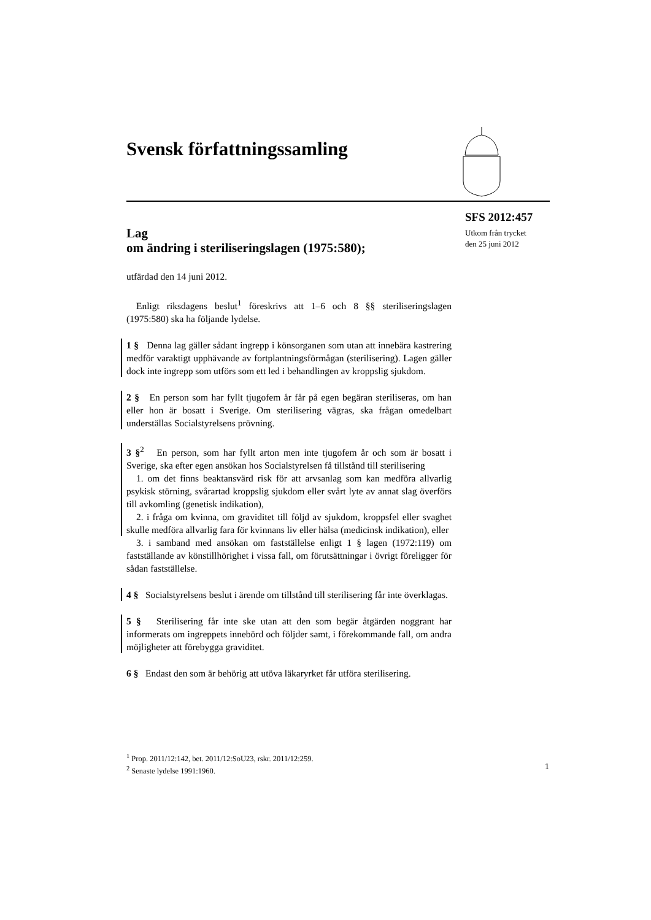Svensk författningssamling
SFS 2012:457
Utkom från trycket
den 25 juni 2012
Lag
om ändring i steriliseringslagen (1975:580);
utfärdad den 14 juni 2012.
Enligt riksdagens beslut<sup>1</sup> föreskrivs att 1–6 och 8 §§ steriliseringslagen (1975:580) ska ha följande lydelse.
1 § Denna lag gäller sådant ingrepp i könsorganen som utan att innebära kastrering medför varaktigt upphävande av fortplantningsförmågan (sterilisering). Lagen gäller dock inte ingrepp som utförs som ett led i behandlingen av kroppslig sjukdom.
2 § En person som har fyllt tjugofem år får på egen begäran steriliseras, om han eller hon är bosatt i Sverige. Om sterilisering vägras, ska frågan omedelbart underställas Socialstyrelsens prövning.
3 §<sup>2</sup> En person, som har fyllt arton men inte tjugofem år och som är bosatt i Sverige, ska efter egen ansökan hos Socialstyrelsen få tillstånd till sterilisering
1. om det finns beaktansvärd risk för att arvsanlag som kan medföra allvarlig psykisk störning, svårartad kroppslig sjukdom eller svårt lyte av annat slag överförs till avkomling (genetisk indikation),
2. i fråga om kvinna, om graviditet till följd av sjukdom, kroppsfel eller svaghet skulle medföra allvarlig fara för kvinnans liv eller hälsa (medicinsk indikation), eller
3. i samband med ansökan om fastställelse enligt 1 § lagen (1972:119) om fastställande av könstillhörighet i vissa fall, om förutsättningar i övrigt föreligger för sådan fastställelse.
4 § Socialstyrelsens beslut i ärende om tillstånd till sterilisering får inte överklagas.
5 § Sterilisering får inte ske utan att den som begär åtgärden noggrant har informerats om ingreppets innebörd och följder samt, i förekommande fall, om andra möjligheter att förebygga graviditet.
6 § Endast den som är behörig att utöva läkaryrket får utföra sterilisering.
<sup>1</sup> Prop. 2011/12:142, bet. 2011/12:SoU23, rskr. 2011/12:259.
<sup>2</sup> Senaste lydelse 1991:1960.
1